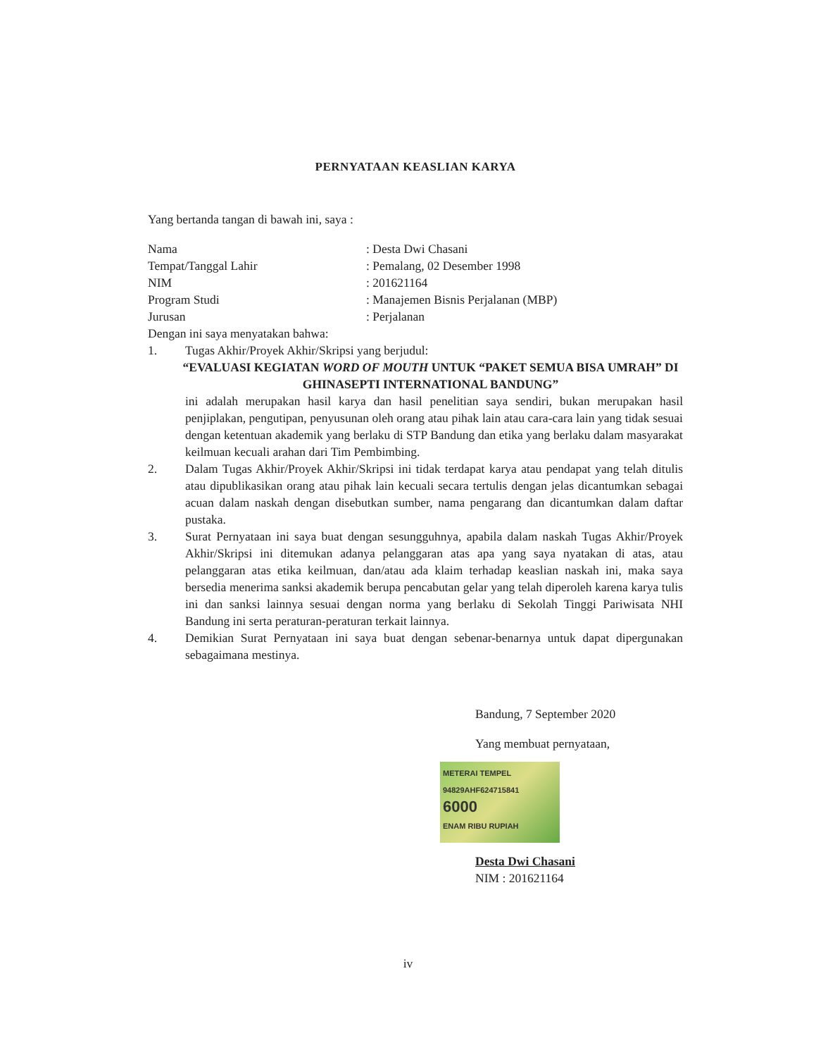PERNYATAAN KEASLIAN KARYA
Yang bertanda tangan di bawah ini, saya :
| Nama | : Desta Dwi Chasani |
| Tempat/Tanggal Lahir | : Pemalang, 02 Desember 1998 |
| NIM | : 201621164 |
| Program Studi | : Manajemen Bisnis Perjalanan (MBP) |
| Jurusan | : Perjalanan |
Dengan ini saya menyatakan bahwa:
1. Tugas Akhir/Proyek Akhir/Skripsi yang berjudul:
“EVALUASI KEGIATAN WORD OF MOUTH UNTUK “PAKET SEMUA BISA UMRAH” DI GHINASEPTI INTERNATIONAL BANDUNG”
ini adalah merupakan hasil karya dan hasil penelitian saya sendiri, bukan merupakan hasil penjiplakan, pengutipan, penyusunan oleh orang atau pihak lain atau cara-cara lain yang tidak sesuai dengan ketentuan akademik yang berlaku di STP Bandung dan etika yang berlaku dalam masyarakat keilmuan kecuali arahan dari Tim Pembimbing.
2. Dalam Tugas Akhir/Proyek Akhir/Skripsi ini tidak terdapat karya atau pendapat yang telah ditulis atau dipublikasikan orang atau pihak lain kecuali secara tertulis dengan jelas dicantumkan sebagai acuan dalam naskah dengan disebutkan sumber, nama pengarang dan dicantumkan dalam daftar pustaka.
3. Surat Pernyataan ini saya buat dengan sesungguhnya, apabila dalam naskah Tugas Akhir/Proyek Akhir/Skripsi ini ditemukan adanya pelanggaran atas apa yang saya nyatakan di atas, atau pelanggaran atas etika keilmuan, dan/atau ada klaim terhadap keaslian naskah ini, maka saya bersedia menerima sanksi akademik berupa pencabutan gelar yang telah diperoleh karena karya tulis ini dan sanksi lainnya sesuai dengan norma yang berlaku di Sekolah Tinggi Pariwisata NHI Bandung ini serta peraturan-peraturan terkait lainnya.
4. Demikian Surat Pernyataan ini saya buat dengan sebenar-benarnya untuk dapat dipergunakan sebagaimana mestinya.
Bandung, 7 September 2020
Yang membuat pernyataan,
METERAI TEMPEL
94829AHF624715841
6000
ENAM RIBU RUPIAH
Desta Dwi Chasani
NIM : 201621164
iv